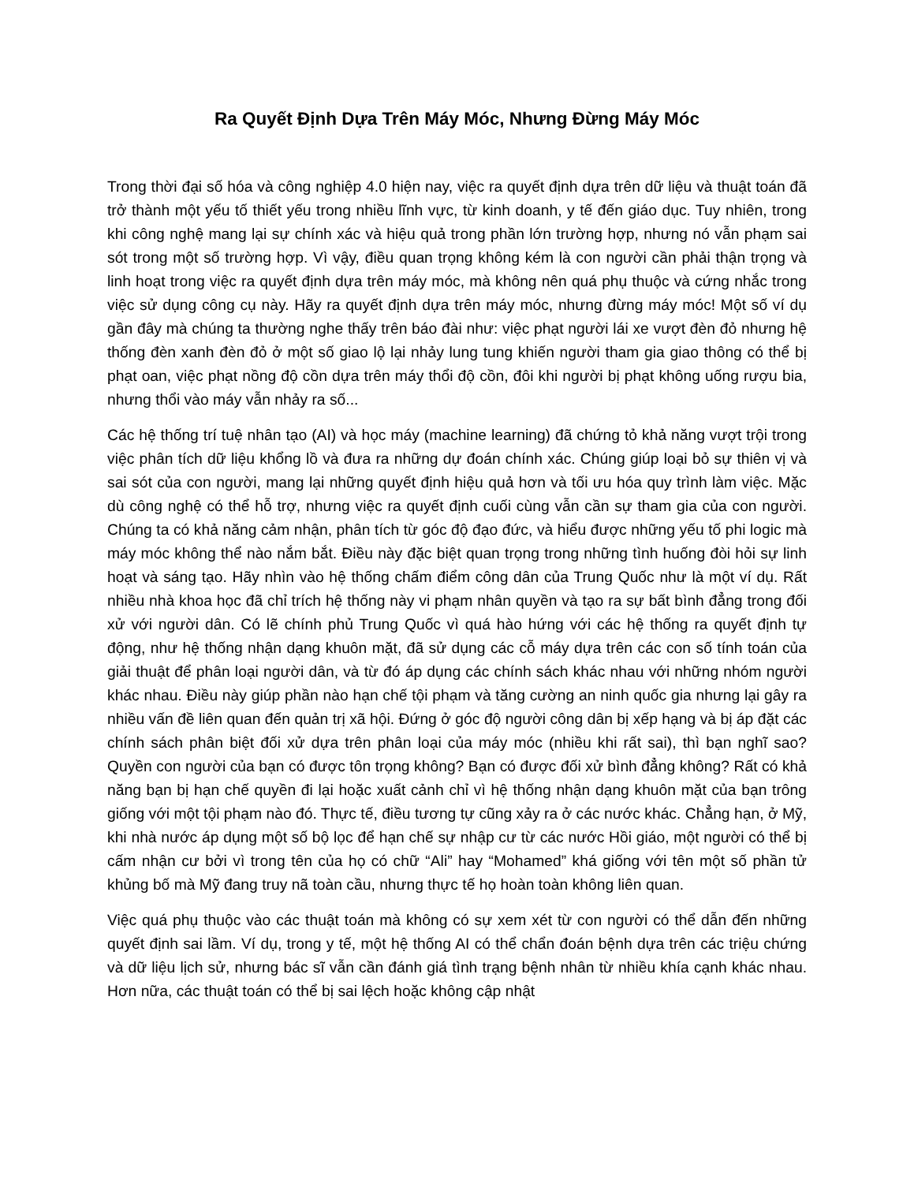Ra Quyết Định Dựa Trên Máy Móc, Nhưng Đừng Máy Móc
Trong thời đại số hóa và công nghiệp 4.0 hiện nay, việc ra quyết định dựa trên dữ liệu và thuật toán đã trở thành một yếu tố thiết yếu trong nhiều lĩnh vực, từ kinh doanh, y tế đến giáo dục. Tuy nhiên, trong khi công nghệ mang lại sự chính xác và hiệu quả trong phần lớn trường hợp, nhưng nó vẫn phạm sai sót trong một số trường hợp. Vì vậy, điều quan trọng không kém là con người cần phải thận trọng và linh hoạt trong việc ra quyết định dựa trên máy móc, mà không nên quá phụ thuộc và cứng nhắc trong việc sử dụng công cụ này. Hãy ra quyết định dựa trên máy móc, nhưng đừng máy móc! Một số ví dụ gần đây mà chúng ta thường nghe thấy trên báo đài như: việc phạt người lái xe vượt đèn đỏ nhưng hệ thống đèn xanh đèn đỏ ở một số giao lộ lại nhảy lung tung khiến người tham gia giao thông có thể bị phạt oan, việc phạt nồng độ cồn dựa trên máy thổi độ cồn, đôi khi người bị phạt không uống rượu bia, nhưng thổi vào máy vẫn nhảy ra số...
Các hệ thống trí tuệ nhân tạo (AI) và học máy (machine learning) đã chứng tỏ khả năng vượt trội trong việc phân tích dữ liệu khổng lồ và đưa ra những dự đoán chính xác. Chúng giúp loại bỏ sự thiên vị và sai sót của con người, mang lại những quyết định hiệu quả hơn và tối ưu hóa quy trình làm việc. Mặc dù công nghệ có thể hỗ trợ, nhưng việc ra quyết định cuối cùng vẫn cần sự tham gia của con người. Chúng ta có khả năng cảm nhận, phân tích từ góc độ đạo đức, và hiểu được những yếu tố phi logic mà máy móc không thể nào nắm bắt. Điều này đặc biệt quan trọng trong những tình huống đòi hỏi sự linh hoạt và sáng tạo. Hãy nhìn vào hệ thống chấm điểm công dân của Trung Quốc như là một ví dụ. Rất nhiều nhà khoa học đã chỉ trích hệ thống này vi phạm nhân quyền và tạo ra sự bất bình đẳng trong đối xử với người dân. Có lẽ chính phủ Trung Quốc vì quá hào hứng với các hệ thống ra quyết định tự động, như hệ thống nhận dạng khuôn mặt, đã sử dụng các cỗ máy dựa trên các con số tính toán của giải thuật để phân loại người dân, và từ đó áp dụng các chính sách khác nhau với những nhóm người khác nhau. Điều này giúp phần nào hạn chế tội phạm và tăng cường an ninh quốc gia nhưng lại gây ra nhiều vấn đề liên quan đến quản trị xã hội. Đứng ở góc độ người công dân bị xếp hạng và bị áp đặt các chính sách phân biệt đối xử dựa trên phân loại của máy móc (nhiều khi rất sai), thì bạn nghĩ sao? Quyền con người của bạn có được tôn trọng không? Bạn có được đối xử bình đẳng không? Rất có khả năng bạn bị hạn chế quyền đi lại hoặc xuất cảnh chỉ vì hệ thống nhận dạng khuôn mặt của bạn trông giống với một tội phạm nào đó. Thực tế, điều tương tự cũng xảy ra ở các nước khác. Chẳng hạn, ở Mỹ, khi nhà nước áp dụng một số bộ lọc để hạn chế sự nhập cư từ các nước Hồi giáo, một người có thể bị cấm nhận cư bởi vì trong tên của họ có chữ “Ali” hay “Mohamed” khá giống với tên một số phần tử khủng bố mà Mỹ đang truy nã toàn cầu, nhưng thực tế họ hoàn toàn không liên quan.
Việc quá phụ thuộc vào các thuật toán mà không có sự xem xét từ con người có thể dẫn đến những quyết định sai lầm. Ví dụ, trong y tế, một hệ thống AI có thể chẩn đoán bệnh dựa trên các triệu chứng và dữ liệu lịch sử, nhưng bác sĩ vẫn cần đánh giá tình trạng bệnh nhân từ nhiều khía cạnh khác nhau. Hơn nữa, các thuật toán có thể bị sai lệch hoặc không cập nhật